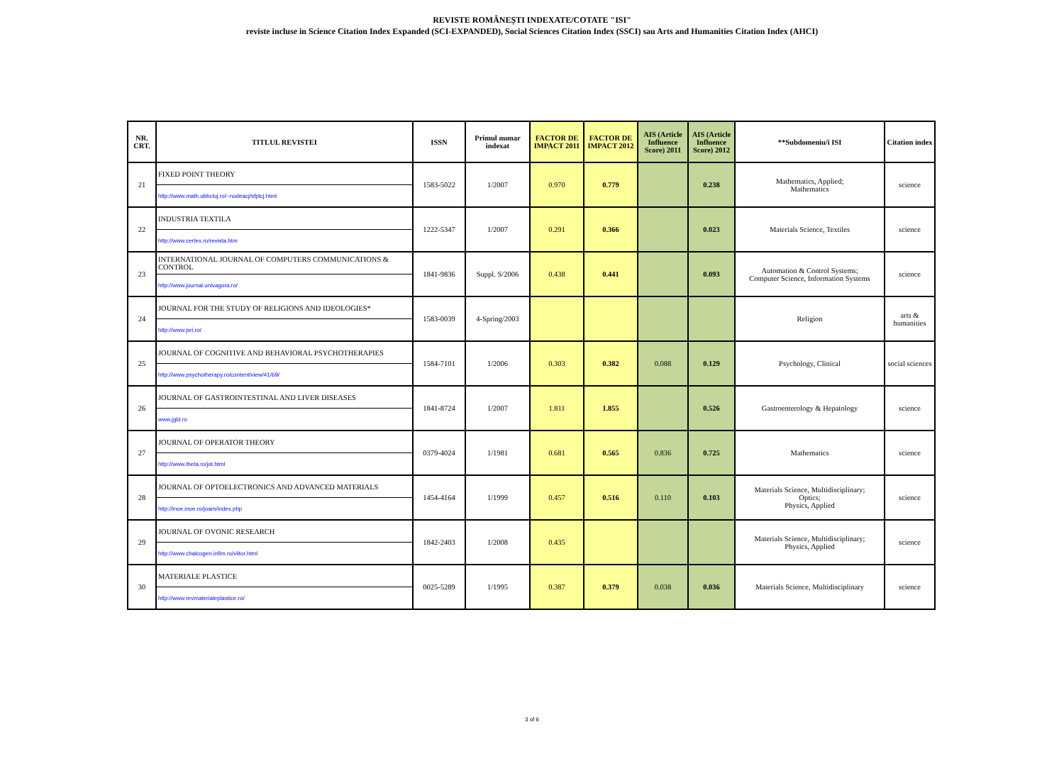REVISTE ROMÂNEȘTI INDEXATE/COTATE "ISI"
reviste incluse in Science Citation Index Expanded (SCI-EXPANDED), Social Sciences Citation Index (SSCI) sau Arts and Humanities Citation Index (AHCI)
| NR. CRT. | TITLUL REVISTEI | ISSN | Primul numar indexat | FACTOR DE IMPACT 2011 | FACTOR DE IMPACT 2012 | AIS (Article Influence Score) 2011 | AIS (Article Influence Score) 2012 | **Subdomeniu/i ISI | Citation index |
| --- | --- | --- | --- | --- | --- | --- | --- | --- | --- |
| 21 | FIXED POINT THEORY http://www.math.ubbcluj.ro/~nodeacj/sfptcj.html | 1583-5022 | 1/2007 | 0.970 | 0.779 | | 0.238 | Mathematics, Applied; Mathematics | science |
| 22 | INDUSTRIA TEXTILA http://www.certex.ro/revista.htm | 1222-5347 | 1/2007 | 0.291 | 0.366 | | 0.023 | Materials Science, Textiles | science |
| 23 | INTERNATIONAL JOURNAL OF COMPUTERS COMMUNICATIONS & CONTROL http://www.journal.univagora.ro/ | 1841-9836 | Suppl. S/2006 | 0.438 | 0.441 | | 0.093 | Automation & Control Systems; Computer Science, Information Systems | science |
| 24 | JOURNAL FOR THE STUDY OF RELIGIONS AND IDEOLOGIES* http://www.jsri.ro/ | 1583-0039 | 4-Spring/2003 | | | | | Religion | arts & humanities |
| 25 | JOURNAL OF COGNITIVE AND BEHAVIORAL PSYCHOTHERAPIES http://www.psychotherapy.ro/content/view/41/69/ | 1584-7101 | 1/2006 | 0.303 | 0.382 | 0.088 | 0.129 | Psychology, Clinical | social sciences |
| 26 | JOURNAL OF GASTROINTESTINAL AND LIVER DISEASES www.jgld.ro | 1841-8724 | 1/2007 | 1.811 | 1.855 | | 0.526 | Gastroenterology & Hepatology | science |
| 27 | JOURNAL OF OPERATOR THEORY http://www.theta.ro/jot.html | 0379-4024 | 1/1981 | 0.681 | 0.565 | 0.836 | 0.725 | Mathematics | science |
| 28 | JOURNAL OF OPTOELECTRONICS AND ADVANCED MATERIALS http://inoe.inoe.ro/joam/index.php | 1454-4164 | 1/1999 | 0.457 | 0.516 | 0.110 | 0.103 | Materials Science, Multidisciplinary; Optics; Physics, Applied | science |
| 29 | JOURNAL OF OVONIC RESEARCH http://www.chalcogen.infim.ro/viitor.html | 1842-2403 | 1/2008 | 0.435 | | | | Materials Science, Multidisciplinary; Physics, Applied | science |
| 30 | MATERIALE PLASTICE http://www.revmaterialeplastice.ro/ | 0025-5289 | 1/1995 | 0.387 | 0.379 | 0.038 | 0.036 | Materials Science, Multidisciplinary | science |
3 of 6